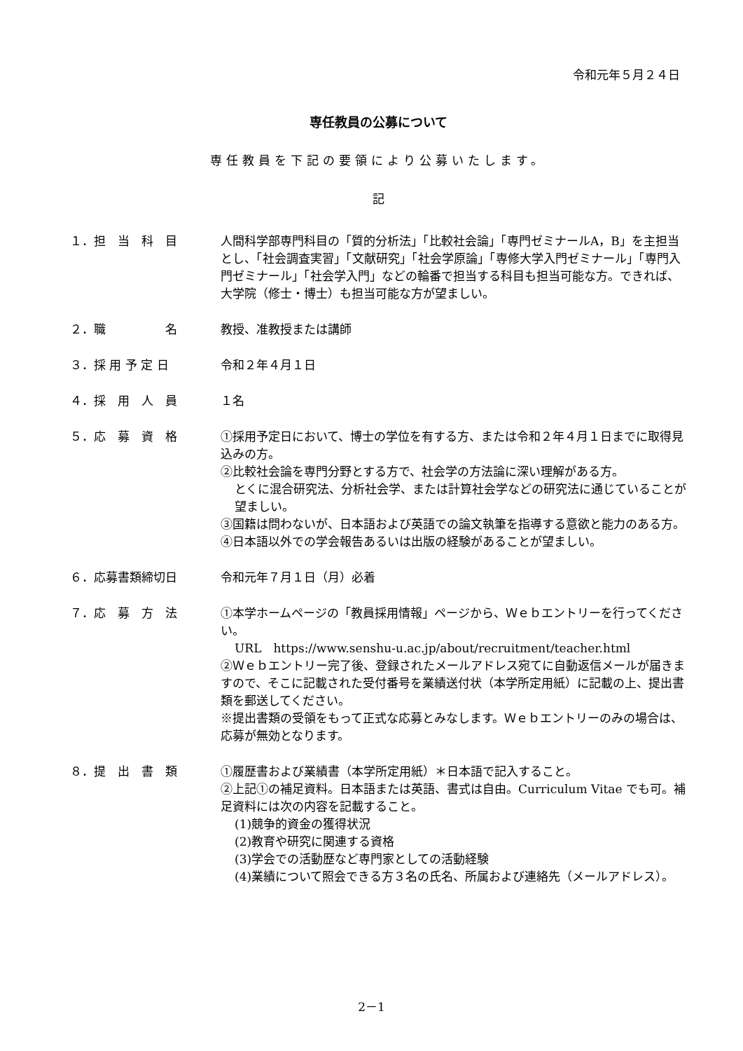令和元年５月２４日
専任教員の公募について
専任教員を下記の要領により公募いたします。
記
１．担　当　科　目 人間科学部専門科目の「質的分析法」「比較社会論」「専門ゼミナールA，B」を主担当とし、「社会調査実習」「文献研究」「社会学原論」「専修大学入門ゼミナール」「専門入門ゼミナール」「社会学入門」などの輪番で担当する科目も担当可能な方。できれば、大学院（修士・博士）も担当可能な方が望ましい。
２．職　　　　　名 教授、准教授または講師
３．採 用 予 定 日 令和２年４月１日
４．採　用　人　員 １名
５．応　募　資　格 ①採用予定日において、博士の学位を有する方、または令和２年４月１日までに取得見込みの方。
②比較社会論を専門分野とする方で、社会学の方法論に深い理解がある方。
とくに混合研究法、分析社会学、または計算社会学などの研究法に通じていることが望ましい。
③国籍は問わないが、日本語および英語での論文執筆を指導する意欲と能力のある方。
④日本語以外での学会報告あるいは出版の経験があることが望ましい。
６．応募書類締切日 令和元年７月１日（月）必着
７．応　募　方　法 ①本学ホームページの「教員採用情報」ページから、Ｗｅｂエントリーを行ってください。
URL　https://www.senshu-u.ac.jp/about/recruitment/teacher.html
②Ｗｅｂエントリー完了後、登録されたメールアドレス宛てに自動返信メールが届きますので、そこに記載された受付番号を業績送付状（本学所定用紙）に記載の上、提出書類を郵送してください。
※提出書類の受領をもって正式な応募とみなします。Ｗｅｂエントリーのみの場合は、応募が無効となります。
８．提　出　書　類 ①履歴書および業績書（本学所定用紙）＊日本語で記入すること。
②上記①の補足資料。日本語または英語、書式は自由。Curriculum Vitae でも可。補足資料には次の内容を記載すること。
(1)競争的資金の獲得状況
(2)教育や研究に関連する資格
(3)学会での活動歴など専門家としての活動経験
(4)業績について照会できる方３名の氏名、所属および連絡先（メールアドレス）。
2－1